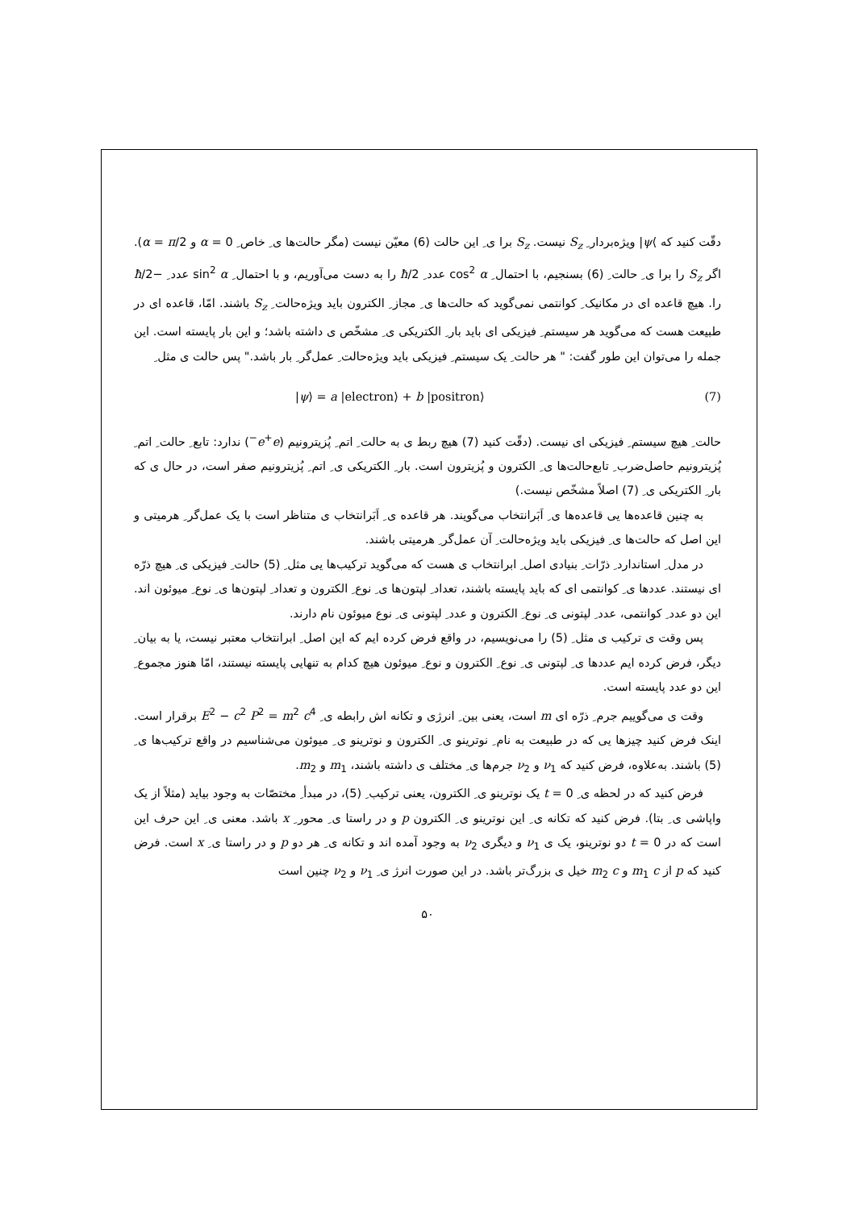دقّت کنید که ⟩ψ| ویژه‌بردار ِ S<sub>z</sub> نیست. S<sub>z</sub> برا ی ِ این حالت (6) معیّن نیست (مگر حالت‌ها ی ِ خاص ِ α = 0 و α = π/2). اگر S<sub>z</sub> را برا ی ِ حالت ِ (6) بسنجیم، با احتمال ِ cos<sup>2</sup> α عدد ِ ħ/2 را به دست می‌آوریم، و با احتمال ِ sin<sup>2</sup> α عدد ِ −ħ/2 را. هیچ قاعده ای در مکانیک ِ کوانتمی نمی‌گوید که حالت‌ها ی ِ مجاز ِ الکترون باید ویژه‌حالت ِ S<sub>z</sub> باشند. امّا، قاعده ای در طبیعت هست که می‌گوید هر سیستم ِ فیزیکی ای باید بار ِ الکتریکی ی ِ مشخّص ی داشته باشد؛ و این بار پایسته است. این جمله را می‌توان این طور گفت: " هر حالت ِ یک سیستم ِ فیزیکی باید ویژه‌حالت ِ عمل‌گر ِ بار باشد." پس حالت ی مثل ِ
|ψ⟩ = a |electron⟩ + b |positron⟩ (7)
حالت ِ هیچ سیستم ِ فیزیکی ای نیست. (دقّت کنید (7) هیچ ربط ی به حالت ِ اتم ِ پُزیترونیم (e<sup>+</sup>e<sup>−</sup>) ندارد: تابع ِ حالت ِ اتم ِ پُزیترونیم حاصل‌ضرب ِ تابع‌حالت‌ها ی ِ الکترون و پُزیترون است. بار ِ الکتریکی ی ِ اتم ِ پُزیترونیم صفر است، در حال ی که بار ِ الکتریکی ی ِ (7) اصلاً مشخّص نیست.)
به چنین قاعده‌ها یی قاعده‌ها ی ِ اَبَرانتخاب می‌گویند. هر قاعده ی ِ اَبَرانتخاب ی متناظر است با یک عمل‌گر ِ هرمیتی و این اصل که حالت‌ها ی ِ فیزیکی باید ویژه‌حالت ِ آن عمل‌گر ِ هرمیتی باشند.
در مدل ِ استاندارد ِ ذرّات ِ بنیادی اصل ِ ابرانتخاب ی هست که می‌گوید ترکیب‌ها یی مثل ِ (5) حالت ِ فیزیکی ی ِ هیچ ذرّه ای نیستند. عددها ی ِ کوانتمی ای که باید پایسته باشند، تعداد ِ لپتون‌ها ی ِ نوع ِ الکترون و تعداد ِ لپتون‌ها ی ِ نوع ِ میوئون اند. این دو عدد ِ کوانتمی، عدد ِ لپتونی ی ِ نوع ِ الکترون و عدد ِ لپتونی ی ِ نوع میوئون نام دارند.
پس وقت ی ترکیب ی مثل ِ (5) را می‌نویسیم، در واقع فرض کرده ایم که این اصل ِ ابرانتخاب معتبر نیست، یا به بیان ِ دیگر، فرض کرده ایم عددها ی ِ لپتونی ی ِ نوع ِ الکترون و نوع ِ میوئون هیچ کدام به تنهایی پایسته نیستند، امّا هنوز مجموع ِ این دو عدد پایسته است.
وقت ی می‌گوییم جرم ِ ذرّه ای m است، یعنی بین ِ انرژی و تکانه اش رابطه ی ِ E<sup>2</sup> − c<sup>2</sup> P<sup>2</sup> = m<sup>2</sup> c<sup>4</sup> برقرار است. اینک فرض کنید چیزها یی که در طبیعت به نام ِ نوترینو ی ِ الکترون و نوترینو ی ِ میوئون می‌شناسیم در واقع ترکیب‌ها ی ِ (5) باشند. به‌علاوه، فرض کنید که ν<sub>1</sub> و ν<sub>2</sub> جرم‌ها ی ِ مختلف ی داشته باشند، m<sub>1</sub> و m<sub>2</sub>.
فرض کنید که در لحظه ی ِ t = 0 یک نوترینو ی ِ الکترون، یعنی ترکیب ِ (5)، در مبدأ ِ مختصّات به وجود بیاید (مثلاً از یک واپاشی ی ِ بتا). فرض کنید که تکانه ی ِ این نوترینو ی ِ الکترون p و در راستا ی ِ محور ِ x باشد. معنی ی ِ این حرف این است که در t = 0 دو نوترینو، یک ی ν<sub>1</sub> و دیگری ν<sub>2</sub> به وجود آمده اند و تکانه ی ِ هر دو p و در راستا ی ِ x است. فرض کنید که p از m<sub>1</sub> c و m<sub>2</sub> c خیل ی بزرگ‌تر باشد. در این صورت انرژ ی ِ ν<sub>1</sub> و ν<sub>2</sub> چنین است
۵۰